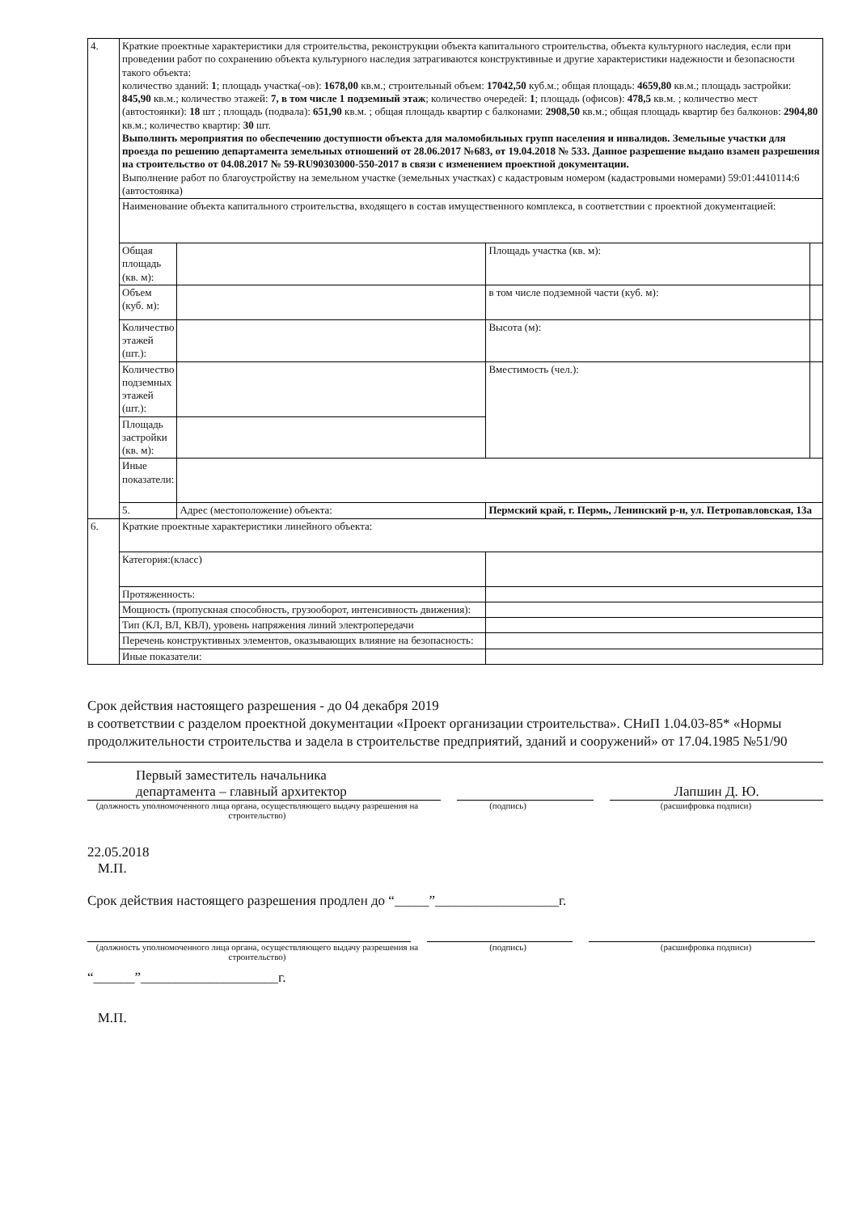| 4. | Краткие проектные характеристики для строительства, реконструкции объекта капитального строительства, объекта культурного наследия, если при проведении работ по сохранению объекта культурного наследия затрагиваются конструктивные и другие характеристики надежности и безопасности такого объекта: количество зданий: 1 ; площадь участка(-ов): 1678,00 кв.м.; строительный объем: 17042,50 куб.м.; общая площадь: 4659,80 кв.м.; площадь застройки: 845,90 кв.м.; количество этажей: 7, в том числе 1 подземный этаж ; количество очередей: 1 ; площадь (офисов): 478,5 кв.м. ; количество мест (автостоянки): 18 шт ; площадь (подвала): 651,90 кв.м. ; общая площадь квартир с балконами: 2908,50 кв.м.; общая площадь квартир без балконов: 2904,80 кв.м.; количество квартир: 30 шт. Выполнить мероприятия по обеспечению доступности объекта для маломобильных групп населения и инвалидов. Земельные участки для проезда по решению департамента земельных отношений от 28.06.2017 №683, от 19.04.2018 № 533. Данное разрешение выдано взамен разрешения на строительство от 04.08.2017 № 59-RU90303000-550-2017 в связи с изменением проектной документации. Выполнение работ по благоустройству на земельном участке (земельных участках) с кадастровым номером (кадастровыми номерами) 59:01:4410114:6 (автостоянка) | | | |
| | Наименование объекта капитального строительства, входящего в состав имущественного комплекса, в соответствии с проектной документацией: | | | |
| | Общая площадь (кв. м): | | Площадь участка (кв. м): | |
| | Объем (куб. м): | | в том числе подземной части (куб. м): | |
| | Количество этажей (шт.): | | Высота (м): | |
| | Количество подземных этажей (шт.): | | Вместимость (чел.): | |
| | Площадь застройки (кв. м): | | | |
| | Иные показатели: | | | |
| | 5. | Адрес (местоположение) объекта: | Пермский край, г. Пермь, Ленинский р-н, ул. Петропавловская, 13а | |
| 6. | Краткие проектные характеристики линейного объекта: | | | |
| | Категория:(класс) | | | |
| | Протяженность: | | | |
| | Мощность (пропускная способность, грузооборот, интенсивность движения): | | | |
| | Тип (КЛ, ВЛ, КВЛ), уровень напряжения линий электропередачи | | | |
| | Перечень конструктивных элементов, оказывающих влияние на безопасность: | | | |
| | Иные показатели: | | | |
Срок действия настоящего разрешения - до 04 декабря 2019
в соответствии с разделом проектной документации «Проект организации строительства». СНиП 1.04.03-85* «Нормы продолжительности строительства и задела в строительстве предприятий, зданий и сооружений» от 17.04.1985 №51/90
Первый заместитель начальника
департамента – главный архитектор
Лапшин Д. Ю.
(должность уполномоченного лица органа, осуществляющего выдачу разрешения на строительство) (подпись) (расшифровка подписи)
22.05.2018
М.П.
Срок действия настоящего разрешения продлен до “_____”__________________г.
(должность уполномоченного лица органа, осуществляющего выдачу разрешения на строительство) (подпись) (расшифровка подписи)
“______”____________________г.
М.П.